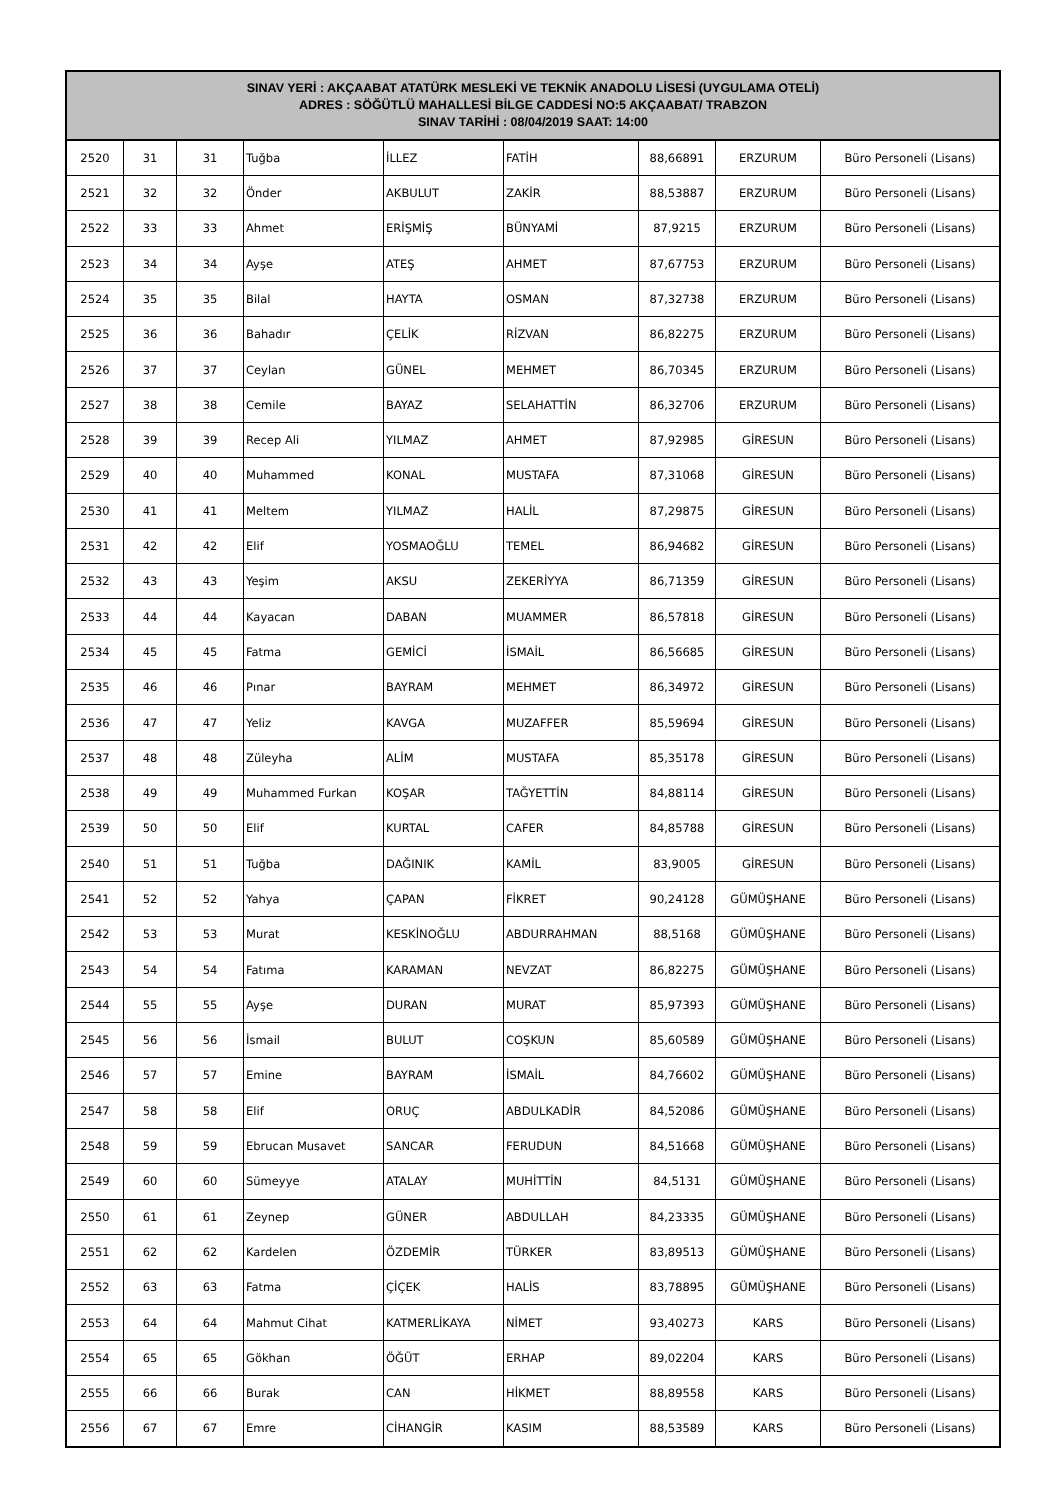| SINAV YERİ : AKÇAABAT ATATÜRK MESLEKİ VE TEKNİK ANADOLU LİSESİ (UYGULAMA OTELİ) ADRES : SÖĞÜTLÜ MAHALLESİ BİLGE CADDESİ NO:5 AKÇAABAT/ TRABZON SINAV TARİHİ : 08/04/2019 SAAT: 14:00 | | | | | | | | |
| --- | --- | --- | --- | --- | --- | --- | --- | --- |
| 2520 | 31 | 31 | Tuğba | İLLEZ | FATİH | 88,66891 | ERZURUM | Büro Personeli (Lisans) |
| 2521 | 32 | 32 | Önder | AKBULUT | ZAKİR | 88,53887 | ERZURUM | Büro Personeli (Lisans) |
| 2522 | 33 | 33 | Ahmet | ERİŞMİŞ | BÜNYAMİ | 87,9215 | ERZURUM | Büro Personeli (Lisans) |
| 2523 | 34 | 34 | Ayşe | ATEŞ | AHMET | 87,67753 | ERZURUM | Büro Personeli (Lisans) |
| 2524 | 35 | 35 | Bilal | HAYTA | OSMAN | 87,32738 | ERZURUM | Büro Personeli (Lisans) |
| 2525 | 36 | 36 | Bahadır | ÇELİK | RİZVAN | 86,82275 | ERZURUM | Büro Personeli (Lisans) |
| 2526 | 37 | 37 | Ceylan | GÜNEL | MEHMET | 86,70345 | ERZURUM | Büro Personeli (Lisans) |
| 2527 | 38 | 38 | Cemile | BAYAZ | SELAHATTİN | 86,32706 | ERZURUM | Büro Personeli (Lisans) |
| 2528 | 39 | 39 | Recep Ali | YILMAZ | AHMET | 87,92985 | GİRESUN | Büro Personeli (Lisans) |
| 2529 | 40 | 40 | Muhammed | KONAL | MUSTAFA | 87,31068 | GİRESUN | Büro Personeli (Lisans) |
| 2530 | 41 | 41 | Meltem | YILMAZ | HALİL | 87,29875 | GİRESUN | Büro Personeli (Lisans) |
| 2531 | 42 | 42 | Elif | YOSMAOĞLU | TEMEL | 86,94682 | GİRESUN | Büro Personeli (Lisans) |
| 2532 | 43 | 43 | Yeşim | AKSU | ZEKERİYYA | 86,71359 | GİRESUN | Büro Personeli (Lisans) |
| 2533 | 44 | 44 | Kayacan | DABAN | MUAMMER | 86,57818 | GİRESUN | Büro Personeli (Lisans) |
| 2534 | 45 | 45 | Fatma | GEMİCİ | İSMAİL | 86,56685 | GİRESUN | Büro Personeli (Lisans) |
| 2535 | 46 | 46 | Pınar | BAYRAM | MEHMET | 86,34972 | GİRESUN | Büro Personeli (Lisans) |
| 2536 | 47 | 47 | Yeliz | KAVGA | MUZAFFER | 85,59694 | GİRESUN | Büro Personeli (Lisans) |
| 2537 | 48 | 48 | Züleyha | ALİM | MUSTAFA | 85,35178 | GİRESUN | Büro Personeli (Lisans) |
| 2538 | 49 | 49 | Muhammed Furkan | KOŞAR | TAĞYETTİN | 84,88114 | GİRESUN | Büro Personeli (Lisans) |
| 2539 | 50 | 50 | Elif | KURTAL | CAFER | 84,85788 | GİRESUN | Büro Personeli (Lisans) |
| 2540 | 51 | 51 | Tuğba | DAĞINIK | KAMİL | 83,9005 | GİRESUN | Büro Personeli (Lisans) |
| 2541 | 52 | 52 | Yahya | ÇAPAN | FİKRET | 90,24128 | GÜMÜŞHANE | Büro Personeli (Lisans) |
| 2542 | 53 | 53 | Murat | KESKİNOĞLU | ABDURRAHMAN | 88,5168 | GÜMÜŞHANE | Büro Personeli (Lisans) |
| 2543 | 54 | 54 | Fatıma | KARAMAN | NEVZAT | 86,82275 | GÜMÜŞHANE | Büro Personeli (Lisans) |
| 2544 | 55 | 55 | Ayşe | DURAN | MURAT | 85,97393 | GÜMÜŞHANE | Büro Personeli (Lisans) |
| 2545 | 56 | 56 | İsmail | BULUT | COŞKUN | 85,60589 | GÜMÜŞHANE | Büro Personeli (Lisans) |
| 2546 | 57 | 57 | Emine | BAYRAM | İSMAİL | 84,76602 | GÜMÜŞHANE | Büro Personeli (Lisans) |
| 2547 | 58 | 58 | Elif | ORUÇ | ABDULKADİR | 84,52086 | GÜMÜŞHANE | Büro Personeli (Lisans) |
| 2548 | 59 | 59 | Ebrucan Musavet | SANCAR | FERUDUN | 84,51668 | GÜMÜŞHANE | Büro Personeli (Lisans) |
| 2549 | 60 | 60 | Sümeyye | ATALAY | MUHİTTİN | 84,5131 | GÜMÜŞHANE | Büro Personeli (Lisans) |
| 2550 | 61 | 61 | Zeynep | GÜNER | ABDULLAH | 84,23335 | GÜMÜŞHANE | Büro Personeli (Lisans) |
| 2551 | 62 | 62 | Kardelen | ÖZDEMİR | TÜRKER | 83,89513 | GÜMÜŞHANE | Büro Personeli (Lisans) |
| 2552 | 63 | 63 | Fatma | ÇİÇEK | HALİS | 83,78895 | GÜMÜŞHANE | Büro Personeli (Lisans) |
| 2553 | 64 | 64 | Mahmut Cihat | KATMERLİKAYA | NİMET | 93,40273 | KARS | Büro Personeli (Lisans) |
| 2554 | 65 | 65 | Gökhan | ÖĞÜT | ERHAP | 89,02204 | KARS | Büro Personeli (Lisans) |
| 2555 | 66 | 66 | Burak | CAN | HİKMET | 88,89558 | KARS | Büro Personeli (Lisans) |
| 2556 | 67 | 67 | Emre | CİHANGİR | KASIM | 88,53589 | KARS | Büro Personeli (Lisans) |